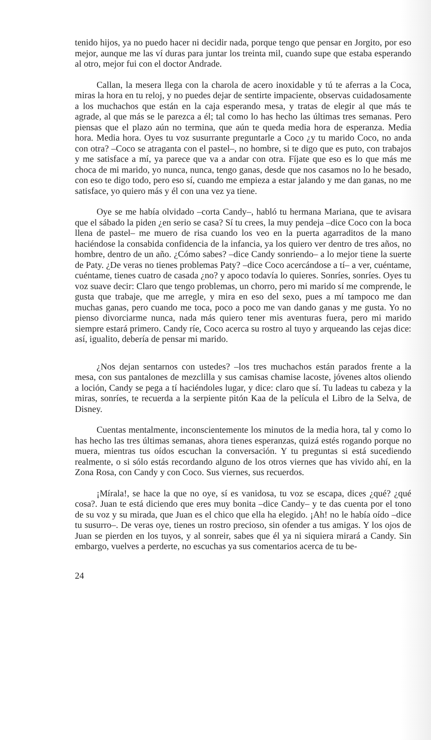tenido hijos, ya no puedo hacer ni decidir nada, porque tengo que pensar en Jorgito, por eso mejor, aunque me las ví duras para juntar los treinta mil, cuando supe que estaba esperando al otro, mejor fui con el doctor Andrade.
Callan, la mesera llega con la charola de acero inoxidable y tú te aferras a la Coca, miras la hora en tu reloj, y no puedes dejar de sentirte impaciente, observas cuidadosamente a los muchachos que están en la caja esperando mesa, y tratas de elegir al que más te agrade, al que más se le parezca a él; tal como lo has hecho las últimas tres semanas. Pero piensas que el plazo aún no termina, que aún te queda media hora de esperanza. Media hora. Media hora. Oyes tu voz susurrante preguntarle a Coco ¿y tu marido Coco, no anda con otra? –Coco se atraganta con el pastel–, no hombre, si te digo que es puto, con trabajos y me satisface a mí, ya parece que va a andar con otra. Fíjate que eso es lo que más me choca de mi marido, yo nunca, nunca, tengo ganas, desde que nos casamos no lo he besado, con eso te digo todo, pero eso sí, cuando me empieza a estar jalando y me dan ganas, no me satisface, yo quiero más y él con una vez ya tiene.
Oye se me había olvidado –corta Candy–, habló tu hermana Mariana, que te avisara que el sábado la piden ¿en serio se casa? Sí tu crees, la muy pendeja –dice Coco con la boca llena de pastel– me muero de risa cuando los veo en la puerta agarraditos de la mano haciéndose la consabida confidencia de la infancia, ya los quiero ver dentro de tres años, no hombre, dentro de un año. ¿Cómo sabes? –dice Candy sonriendo– a lo mejor tiene la suerte de Paty. ¿De veras no tienes problemas Paty? –dice Coco acercándose a tí– a ver, cuéntame, cuéntame, tienes cuatro de casada ¿no? y apoco todavía lo quieres. Sonríes, sonríes. Oyes tu voz suave decir: Claro que tengo problemas, un chorro, pero mi marido sí me comprende, le gusta que trabaje, que me arregle, y mira en eso del sexo, pues a mí tampoco me dan muchas ganas, pero cuando me toca, poco a poco me van dando ganas y me gusta. Yo no pienso divorciarme nunca, nada más quiero tener mis aventuras fuera, pero mi marido siempre estará primero. Candy ríe, Coco acerca su rostro al tuyo y arqueando las cejas dice: así, igualito, debería de pensar mi marido.
¿Nos dejan sentarnos con ustedes? –los tres muchachos están parados frente a la mesa, con sus pantalones de mezclilla y sus camisas chamise lacoste, jóvenes altos oliendo a loción, Candy se pega a tí haciéndoles lugar, y dice: claro que sí. Tu ladeas tu cabeza y la miras, sonríes, te recuerda a la serpiente pitón Kaa de la película el Libro de la Selva, de Disney.
Cuentas mentalmente, inconscientemente los minutos de la media hora, tal y como lo has hecho las tres últimas semanas, ahora tienes esperanzas, quizá estés rogando porque no muera, mientras tus oídos escuchan la conversación. Y tu preguntas si está sucediendo realmente, o si sólo estás recordando alguno de los otros viernes que has vivido ahí, en la Zona Rosa, con Candy y con Coco. Sus viernes, sus recuerdos.
¡Mírala!, se hace la que no oye, sí es vanidosa, tu voz se escapa, dices ¿qué? ¿qué cosa?. Juan te está diciendo que eres muy bonita –dice Candy– y te das cuenta por el tono de su voz y su mirada, que Juan es el chico que ella ha elegido. ¡Ah! no le había oído –dice tu susurro–. De veras oye, tienes un rostro precioso, sin ofender a tus amigas. Y los ojos de Juan se pierden en los tuyos, y al sonreir, sabes que él ya ni siquiera mirará a Candy. Sin embargo, vuelves a perderte, no escuchas ya sus comentarios acerca de tu be-
24